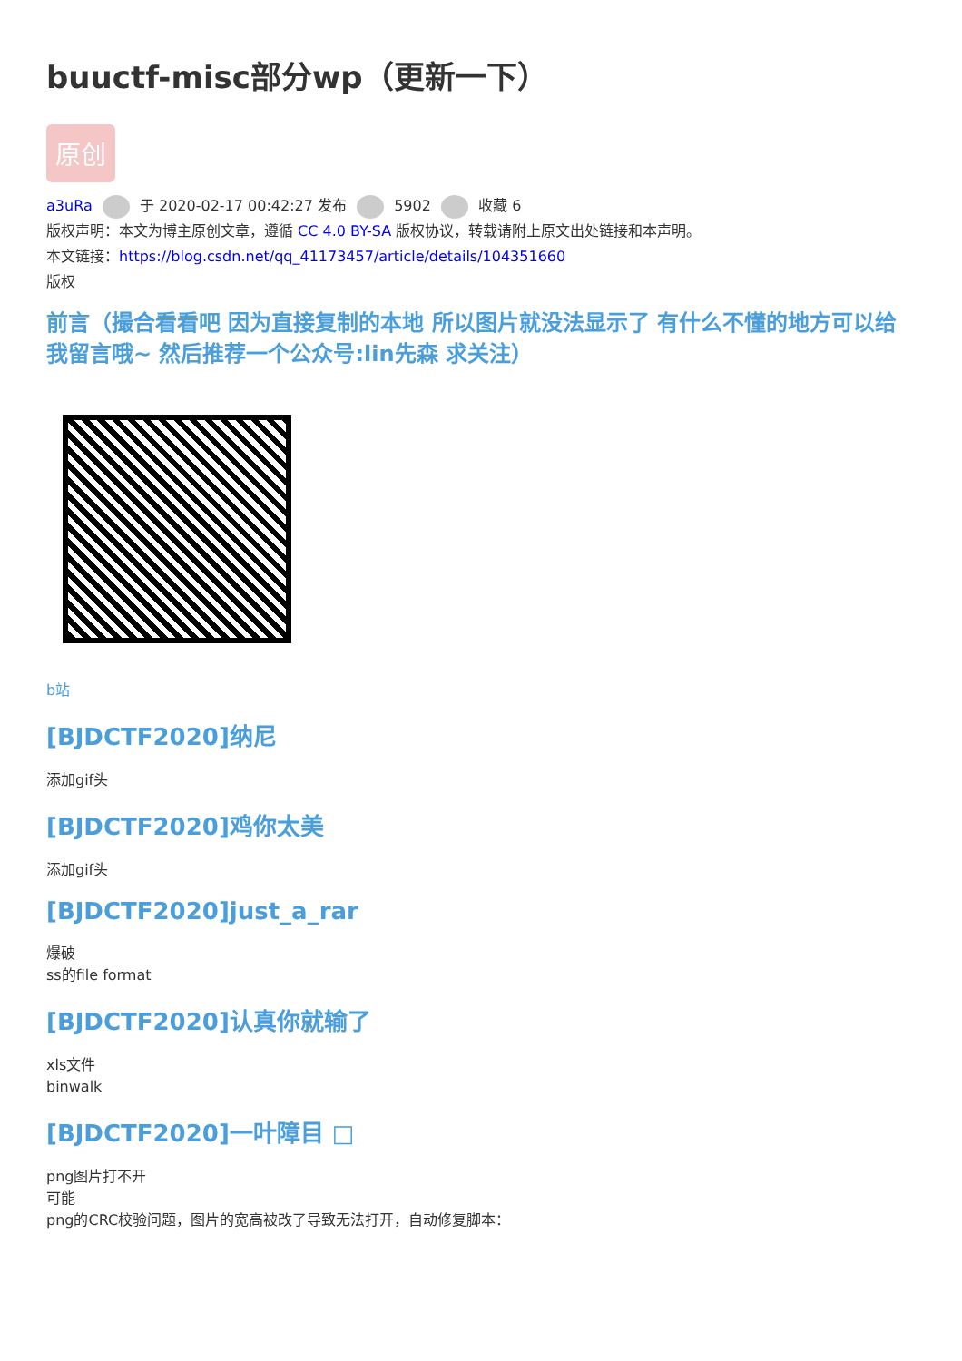buuctf-misc部分wp（更新一下）
原创
a3uRa 于 2020-02-17 00:42:27 发布 5902 收藏 6
版权声明：本文为博主原创文章，遵循 CC 4.0 BY-SA 版权协议，转载请附上原文出处链接和本声明。
本文链接：https://blog.csdn.net/qq_41173457/article/details/104351660
版权
前言（撮合看看吧 因为直接复制的本地 所以图片就没法显示了 有什么不懂的地方可以给我留言哦~ 然后推荐一个公众号:lin先森 求关注）
b站
[BJDCTF2020]纳尼
添加gif头
[BJDCTF2020]鸡你太美
添加gif头
[BJDCTF2020]just_a_rar
爆破
ss的file format
[BJDCTF2020]认真你就输了
xls文件
binwalk
[BJDCTF2020]一叶障目 □
png图片打不开
可能
png的CRC校验问题，图片的宽高被改了导致无法打开，自动修复脚本：